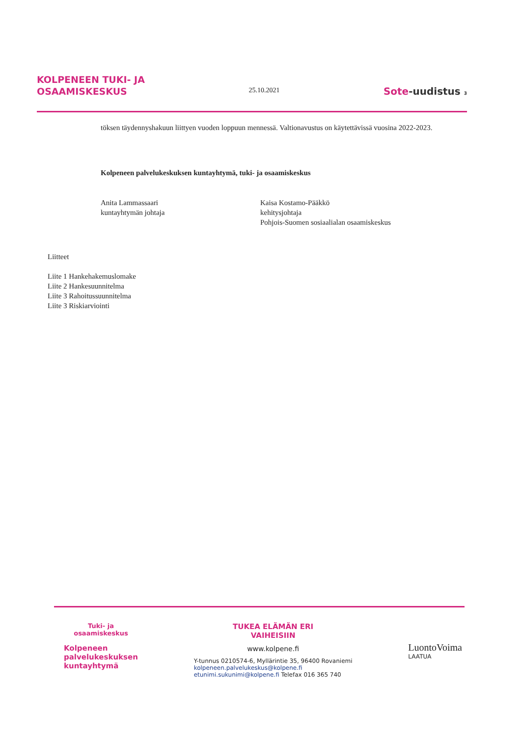KOLPENEEN TUKI- JA
OSAAMISKESKUS
25.10.2021
Sote-uudistus 3
töksen täydennyshakuun liittyen vuoden loppuun mennessä. Valtionavustus on käytettävissä vuosina 2022-2023.
Kolpeneen palvelukeskuksen kuntayhtymä, tuki- ja osaamiskeskus
Anita Lammassaari
kuntayhtymän johtaja
Kaisa Kostamo-Pääkkö
kehitysjohtaja
Pohjois-Suomen sosiaalialan osaamiskeskus
Liitteet
Liite 1 Hankehakemuslomake
Liite 2 Hankesuunnitelma
Liite 3 Rahoitussuunnitelma
Liite 3 Riskiarviointi
Tuki- ja
osaamiskeskus
Kolpeneen
palvelukeskuksen
kuntayhtymä
TUKEA ELÄMÄN ERI
VAIHEISIIN
www.kolpene.fi
Y-tunnus 0210574-6, Myllärintie 35, 96400 Rovaniemi
kolpeneen.palvelukeskus@kolpene.fi
etunimi.sukunimi@kolpene.fi Telefax 016 365 740
LuontoVoima
LAATUA